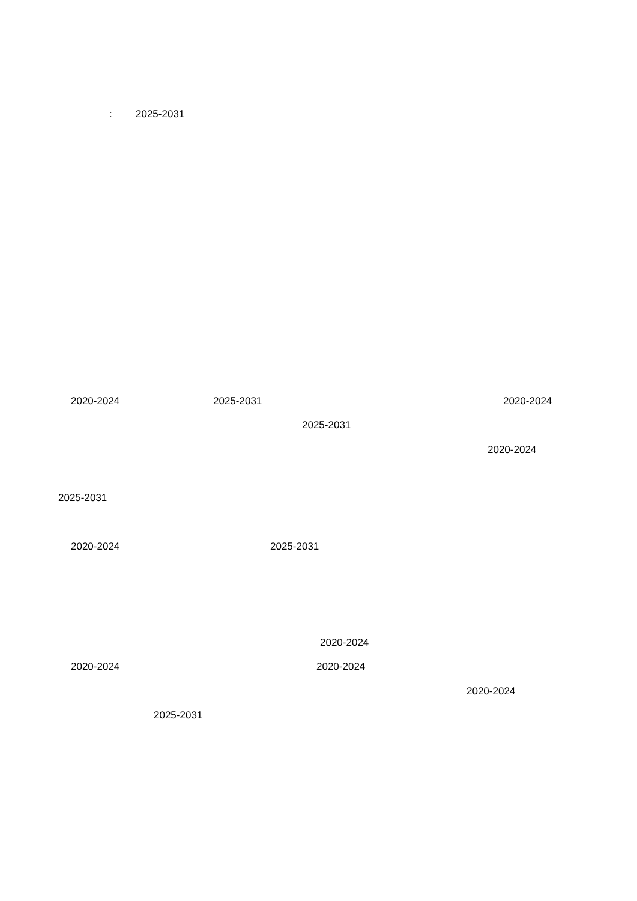: 2025-2031
2020-2024 2025-2031 2020-2024
2025-2031 2020-2024
2025-2031 2020-2024 2025-2031 2020-2024
2020-2024 2020-2024 2020-2024
2025-2031